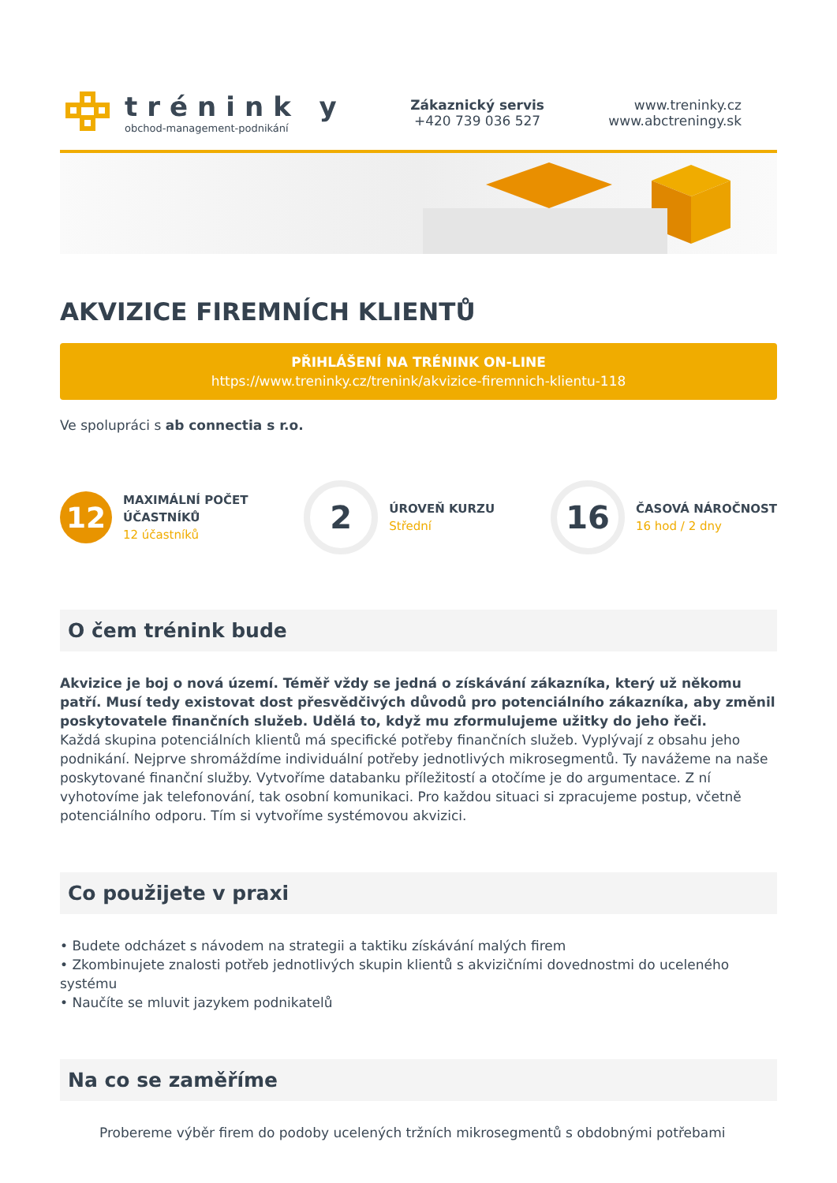trénink y
obchod-management-podnikání
Zákaznický servis
+420 739 036 527
www.treninky.cz
www.abctreningy.sk
AKVIZICE FIREMNÍCH KLIENTŮ
PŘIHLÁŠENÍ NA TRÉNINK ON-LINE
https://www.treninky.cz/trenink/akvizice-firemnich-klientu-118
Ve spolupráci s ab connectia s r.o.
12
MAXIMÁLNÍ POČET
ÚČASTNÍKŮ
12 účastníků
2
ÚROVEŇ KURZU
Střední
16
ČASOVÁ NÁROČNOST
16 hod / 2 dny
O čem trénink bude
Akvizice je boj o nová území. Téměř vždy se jedná o získávání zákazníka, který už někomu patří. Musí tedy existovat dost přesvědčivých důvodů pro potenciálního zákazníka, aby změnil poskytovatele finančních služeb. Udělá to, když mu zformulujeme užitky do jeho řeči.
Každá skupina potenciálních klientů má specifické potřeby finančních služeb. Vyplývají z obsahu jeho podnikání. Nejprve shromáždíme individuální potřeby jednotlivých mikrosegmentů. Ty navážeme na naše poskytované finanční služby. Vytvoříme databanku příležitostí a otočíme je do argumentace. Z ní vyhotovíme jak telefonování, tak osobní komunikaci. Pro každou situaci si zpracujeme postup, včetně potenciálního odporu. Tím si vytvoříme systémovou akvizici.
Co použijete v praxi
• Budete odcházet s návodem na strategii a taktiku získávání malých firem
• Zkombinujete znalosti potřeb jednotlivých skupin klientů s akvizičními dovednostmi do uceleného systému
• Naučíte se mluvit jazykem podnikatelů
Na co se zaměříme
Probereme výběr firem do podoby ucelených tržních mikrosegmentů s obdobnými potřebami